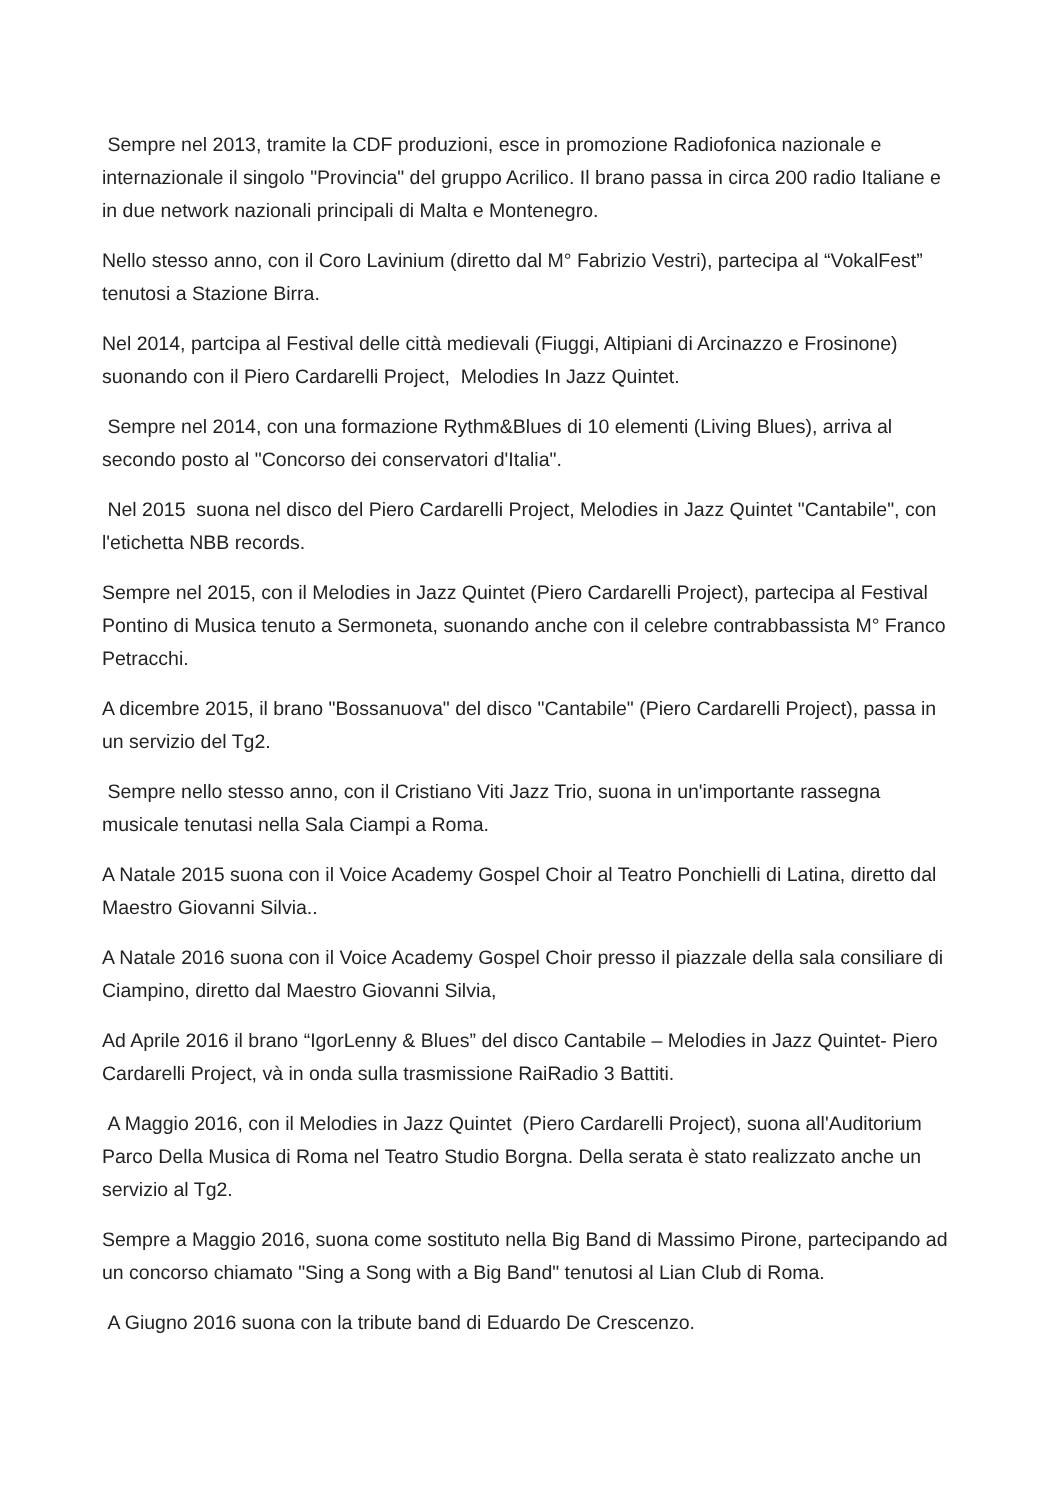Sempre nel 2013, tramite la CDF produzioni, esce in promozione Radiofonica nazionale e internazionale il singolo "Provincia" del gruppo Acrilico. Il brano passa in circa 200 radio Italiane e in due network nazionali principali di Malta e Montenegro.
Nello stesso anno, con il Coro Lavinium (diretto dal M° Fabrizio Vestri), partecipa al “VokalFest” tenutosi a Stazione Birra.
Nel 2014, partcipa al Festival delle città medievali (Fiuggi, Altipiani di Arcinazzo e Frosinone) suonando con il Piero Cardarelli Project, Melodies In Jazz Quintet.
Sempre nel 2014, con una formazione Rythm&Blues di 10 elementi (Living Blues), arriva al secondo posto al "Concorso dei conservatori d'Italia".
Nel 2015 suona nel disco del Piero Cardarelli Project, Melodies in Jazz Quintet "Cantabile", con l'etichetta NBB records.
Sempre nel 2015, con il Melodies in Jazz Quintet (Piero Cardarelli Project), partecipa al Festival Pontino di Musica tenuto a Sermoneta, suonando anche con il celebre contrabbassista M° Franco Petracchi.
A dicembre 2015, il brano "Bossanuova" del disco "Cantabile" (Piero Cardarelli Project), passa in un servizio del Tg2.
Sempre nello stesso anno, con il Cristiano Viti Jazz Trio, suona in un'importante rassegna musicale tenutasi nella Sala Ciampi a Roma.
A Natale 2015 suona con il Voice Academy Gospel Choir al Teatro Ponchielli di Latina, diretto dal Maestro Giovanni Silvia..
A Natale 2016 suona con il Voice Academy Gospel Choir presso il piazzale della sala consiliare di Ciampino, diretto dal Maestro Giovanni Silvia,
Ad Aprile 2016 il brano “IgorLenny & Blues” del disco Cantabile – Melodies in Jazz Quintet- Piero Cardarelli Project, và in onda sulla trasmissione RaiRadio 3 Battiti.
A Maggio 2016, con il Melodies in Jazz Quintet (Piero Cardarelli Project), suona all'Auditorium Parco Della Musica di Roma nel Teatro Studio Borgna. Della serata è stato realizzato anche un servizio al Tg2.
Sempre a Maggio 2016, suona come sostituto nella Big Band di Massimo Pirone, partecipando ad un concorso chiamato "Sing a Song with a Big Band" tenutosi al Lian Club di Roma.
A Giugno 2016 suona con la tribute band di Eduardo De Crescenzo.